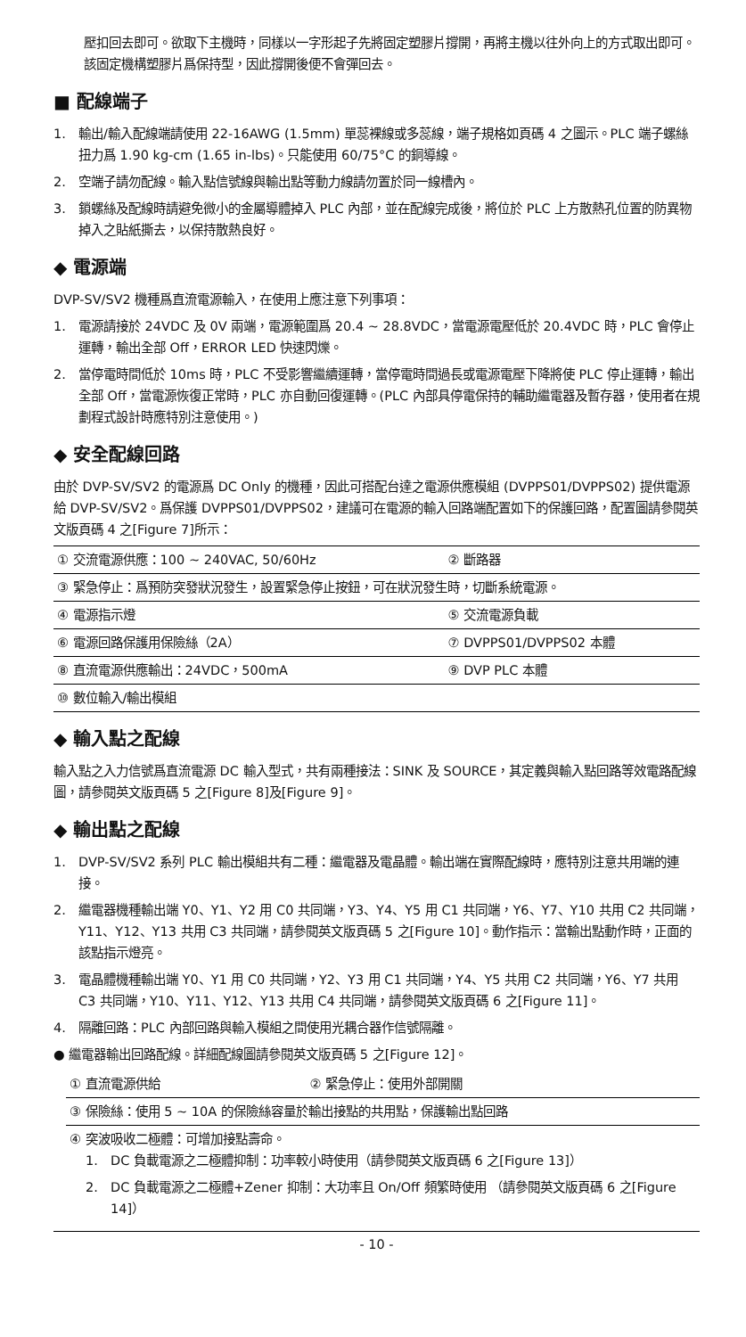壓扣回去即可。欲取下主機時，同樣以一字形起子先將固定塑膠片撐開，再將主機以往外向上的方式取出即可。該固定機構塑膠片爲保持型，因此撐開後便不會彈回去。
■ 配線端子
1. 輸出/輸入配線端請使用 22-16AWG (1.5mm) 單蕊裸線或多蕊線，端子規格如頁碼 4 之圖示。PLC 端子螺絲扭力爲 1.90 kg-cm (1.65 in-lbs)。只能使用 60/75°C 的銅導線。
2. 空端子請勿配線。輸入點信號線與輸出點等動力線請勿置於同一線槽內。
3. 鎖螺絲及配線時請避免微小的金屬導體掉入 PLC 內部，並在配線完成後，將位於 PLC 上方散熱孔位置的防異物掉入之貼紙撕去，以保持散熱良好。
◆ 電源端
DVP-SV/SV2 機種爲直流電源輸入，在使用上應注意下列事項：
1. 電源請接於 24VDC 及 0V 兩端，電源範圍爲 20.4 ~ 28.8VDC，當電源電壓低於 20.4VDC 時，PLC 會停止運轉，輸出全部 Off，ERROR LED 快速閃爍。
2. 當停電時間低於 10ms 時，PLC 不受影響繼續運轉，當停電時間過長或電源電壓下降將使 PLC 停止運轉，輸出全部 Off，當電源恢復正常時，PLC 亦自動回復運轉。(PLC 內部具停電保持的輔助繼電器及暫存器，使用者在規劃程式設計時應特別注意使用。)
◆ 安全配線回路
由於 DVP-SV/SV2 的電源爲 DC Only 的機種，因此可搭配台達之電源供應模組 (DVPPS01/DVPPS02) 提供電源給 DVP-SV/SV2。爲保護 DVPPS01/DVPPS02，建議可在電源的輸入回路端配置如下的保護回路，配置圖請參閱英文版頁碼 4 之[Figure 7]所示：
| ① 交流電源供應：100 ~ 240VAC, 50/60Hz | ② 斷路器 |
| ③ 緊急停止：爲預防突發狀況發生，設置緊急停止按鈕，可在狀況發生時，切斷系統電源。 | |
| ④ 電源指示燈 | ⑤ 交流電源負載 |
| ⑥ 電源回路保護用保險絲（2A） | ⑦ DVPPS01/DVPPS02 本體 |
| ⑧ 直流電源供應輸出：24VDC，500mA | ⑨ DVP PLC 本體 |
| ⑩ 數位輸入/輸出模組 | |
◆ 輸入點之配線
輸入點之入力信號爲直流電源 DC 輸入型式，共有兩種接法：SINK 及 SOURCE，其定義與輸入點回路等效電路配線圖，請參閱英文版頁碼 5 之[Figure 8]及[Figure 9]。
◆ 輸出點之配線
1. DVP-SV/SV2 系列 PLC 輸出模組共有二種：繼電器及電晶體。輸出端在實際配線時，應特別注意共用端的連接。
2. 繼電器機種輸出端 Y0、Y1、Y2 用 C0 共同端，Y3、Y4、Y5 用 C1 共同端，Y6、Y7、Y10 共用 C2 共同端，Y11、Y12、Y13 共用 C3 共同端，請參閱英文版頁碼 5 之[Figure 10]。動作指示：當輸出點動作時，正面的該點指示燈亮。
3. 電晶體機種輸出端 Y0、Y1 用 C0 共同端，Y2、Y3 用 C1 共同端，Y4、Y5 共用 C2 共同端，Y6、Y7 共用 C3 共同端，Y10、Y11、Y12、Y13 共用 C4 共同端，請參閱英文版頁碼 6 之[Figure 11]。
4. 隔離回路：PLC 內部回路與輸入模組之間使用光耦合器作信號隔離。
● 繼電器輸出回路配線。詳細配線圖請參閱英文版頁碼 5 之[Figure 12]。
| ① 直流電源供給 | ② 緊急停止：使用外部開關 |
| ③ 保險絲：使用 5 ~ 10A 的保險絲容量於輸出接點的共用點，保護輸出點回路 | |
| ④ 突波吸收二極體：可增加接點壽命。 1. DC 負載電源之二極體抑制：功率較小時使用（請參閱英文版頁碼 6 之[Figure 13]） 2. DC 負載電源之二極體+Zener 抑制：大功率且 On/Off 頻繁時使用 （請參閱英文版頁碼 6 之[Figure 14]） | |
- 10 -